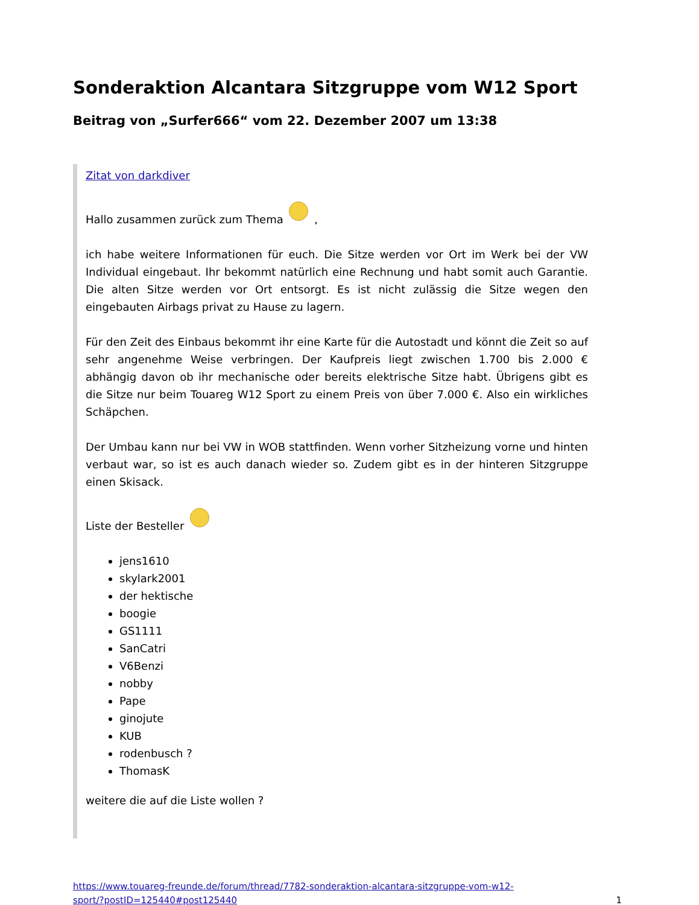Sonderaktion Alcantara Sitzgruppe vom W12 Sport
Beitrag von „Surfer666“ vom 22. Dezember 2007 um 13:38
Zitat von darkdiver
Hallo zusammen zurück zum Thema ,
ich habe weitere Informationen für euch. Die Sitze werden vor Ort im Werk bei der VW Individual eingebaut. Ihr bekommt natürlich eine Rechnung und habt somit auch Garantie. Die alten Sitze werden vor Ort entsorgt. Es ist nicht zulässig die Sitze wegen den eingebauten Airbags privat zu Hause zu lagern.
Für den Zeit des Einbaus bekommt ihr eine Karte für die Autostadt und könnt die Zeit so auf sehr angenehme Weise verbringen. Der Kaufpreis liegt zwischen 1.700 bis 2.000 € abhängig davon ob ihr mechanische oder bereits elektrische Sitze habt. Übrigens gibt es die Sitze nur beim Touareg W12 Sport zu einem Preis von über 7.000 €. Also ein wirkliches Schäpchen.
Der Umbau kann nur bei VW in WOB stattfinden. Wenn vorher Sitzheizung vorne und hinten verbaut war, so ist es auch danach wieder so. Zudem gibt es in der hinteren Sitzgruppe einen Skisack.
Liste der Besteller
jens1610
skylark2001
der hektische
boogie
GS1111
SanCatri
V6Benzi
nobby
Pape
ginojute
KUB
rodenbusch ?
ThomasK
weitere die auf die Liste wollen ?
https://www.touareg-freunde.de/forum/thread/7782-sonderaktion-alcantara-sitzgruppe-vom-w12-
sport/?postID=125440#post125440 1